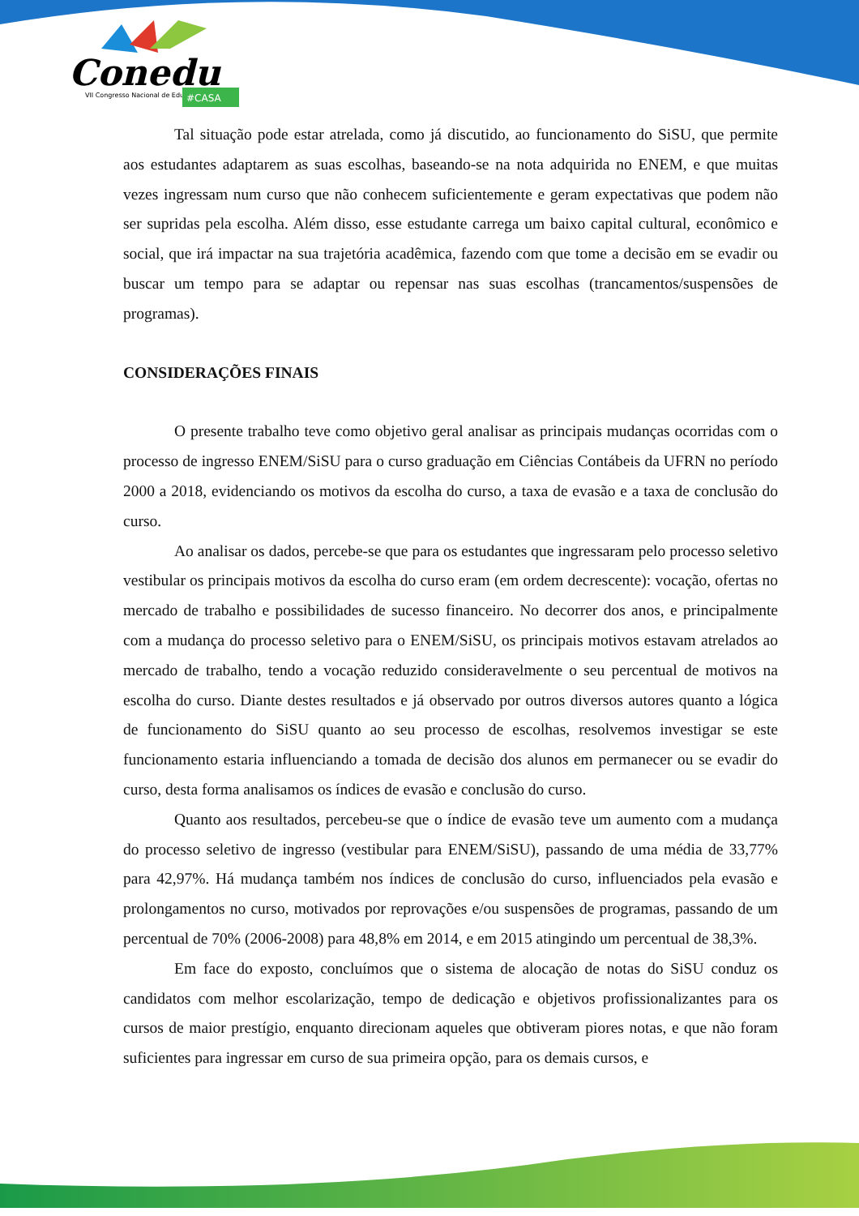Conedu
VII Congresso Nacional de Educação
#CASA
Tal situação pode estar atrelada, como já discutido, ao funcionamento do SiSU, que permite aos estudantes adaptarem as suas escolhas, baseando-se na nota adquirida no ENEM, e que muitas vezes ingressam num curso que não conhecem suficientemente e geram expectativas que podem não ser supridas pela escolha. Além disso, esse estudante carrega um baixo capital cultural, econômico e social, que irá impactar na sua trajetória acadêmica, fazendo com que tome a decisão em se evadir ou buscar um tempo para se adaptar ou repensar nas suas escolhas (trancamentos/suspensões de programas).
CONSIDERAÇÕES FINAIS
O presente trabalho teve como objetivo geral analisar as principais mudanças ocorridas com o processo de ingresso ENEM/SiSU para o curso graduação em Ciências Contábeis da UFRN no período 2000 a 2018, evidenciando os motivos da escolha do curso, a taxa de evasão e a taxa de conclusão do curso.
Ao analisar os dados, percebe-se que para os estudantes que ingressaram pelo processo seletivo vestibular os principais motivos da escolha do curso eram (em ordem decrescente): vocação, ofertas no mercado de trabalho e possibilidades de sucesso financeiro. No decorrer dos anos, e principalmente com a mudança do processo seletivo para o ENEM/SiSU, os principais motivos estavam atrelados ao mercado de trabalho, tendo a vocação reduzido consideravelmente o seu percentual de motivos na escolha do curso. Diante destes resultados e já observado por outros diversos autores quanto a lógica de funcionamento do SiSU quanto ao seu processo de escolhas, resolvemos investigar se este funcionamento estaria influenciando a tomada de decisão dos alunos em permanecer ou se evadir do curso, desta forma analisamos os índices de evasão e conclusão do curso.
Quanto aos resultados, percebeu-se que o índice de evasão teve um aumento com a mudança do processo seletivo de ingresso (vestibular para ENEM/SiSU), passando de uma média de 33,77% para 42,97%. Há mudança também nos índices de conclusão do curso, influenciados pela evasão e prolongamentos no curso, motivados por reprovações e/ou suspensões de programas, passando de um percentual de 70% (2006-2008) para 48,8% em 2014, e em 2015 atingindo um percentual de 38,3%.
Em face do exposto, concluímos que o sistema de alocação de notas do SiSU conduz os candidatos com melhor escolarização, tempo de dedicação e objetivos profissionalizantes para os cursos de maior prestígio, enquanto direcionam aqueles que obtiveram piores notas, e que não foram suficientes para ingressar em curso de sua primeira opção, para os demais cursos, e